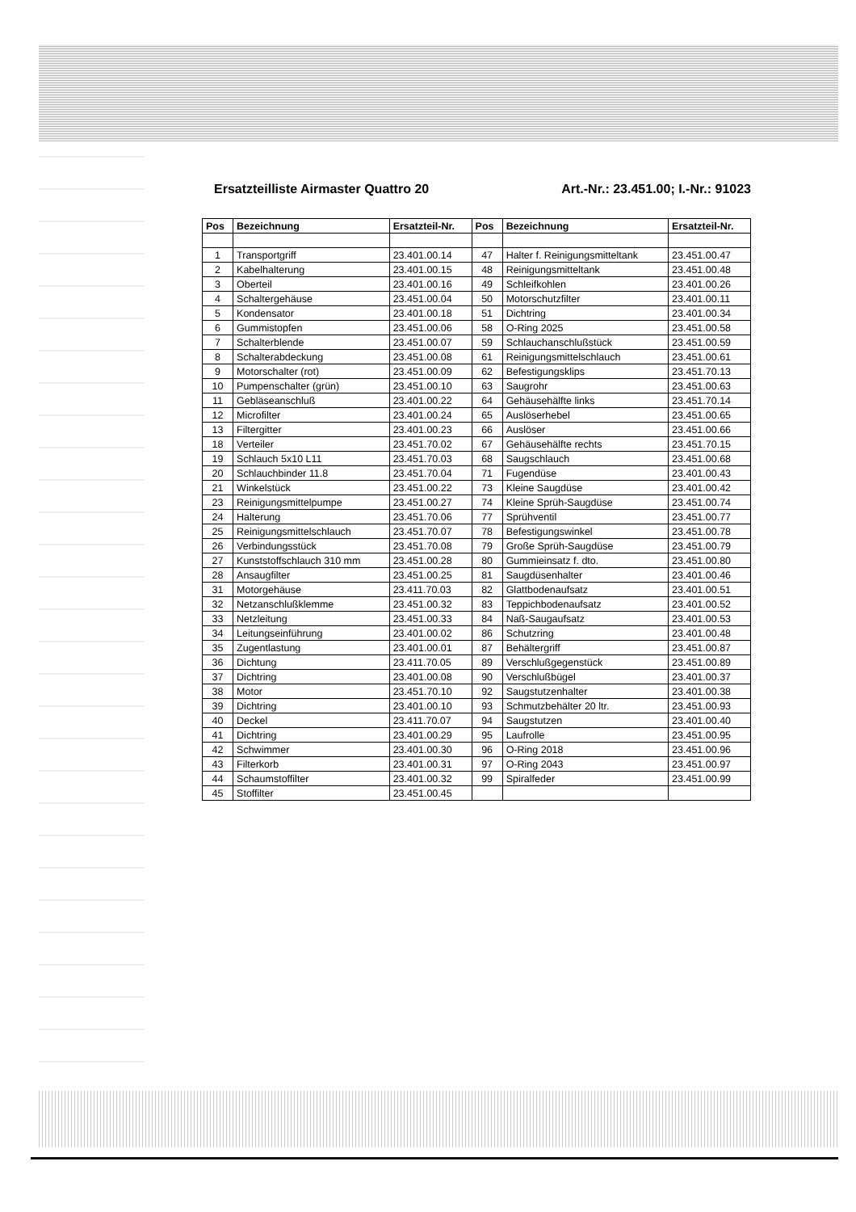Ersatzteilliste Airmaster Quattro 20 Art.-Nr.: 23.451.00; I.-Nr.: 91023
| Pos | Bezeichnung | Ersatzteil-Nr. | Pos | Bezeichnung | Ersatzteil-Nr. |
| --- | --- | --- | --- | --- | --- |
| 1 | Transportgriff | 23.401.00.14 | 47 | Halter f. Reinigungsmitteltank | 23.451.00.47 |
| 2 | Kabelhalterung | 23.401.00.15 | 48 | Reinigungsmitteltank | 23.451.00.48 |
| 3 | Oberteil | 23.401.00.16 | 49 | Schleifkohlen | 23.401.00.26 |
| 4 | Schaltergehäuse | 23.451.00.04 | 50 | Motorschutzfilter | 23.401.00.11 |
| 5 | Kondensator | 23.401.00.18 | 51 | Dichtring | 23.401.00.34 |
| 6 | Gummistopfen | 23.451.00.06 | 58 | O-Ring 2025 | 23.451.00.58 |
| 7 | Schalterblende | 23.451.00.07 | 59 | Schlauchanschlußstück | 23.451.00.59 |
| 8 | Schalterabdeckung | 23.451.00.08 | 61 | Reinigungsmittelschlauch | 23.451.00.61 |
| 9 | Motorschalter (rot) | 23.451.00.09 | 62 | Befestigungsklips | 23.451.70.13 |
| 10 | Pumpenschalter (grün) | 23.451.00.10 | 63 | Saugrohr | 23.451.00.63 |
| 11 | Gebläseanschluß | 23.401.00.22 | 64 | Gehäusehälfte links | 23.451.70.14 |
| 12 | Microfilter | 23.401.00.24 | 65 | Auslöserhebel | 23.451.00.65 |
| 13 | Filtergitter | 23.401.00.23 | 66 | Auslöser | 23.451.00.66 |
| 18 | Verteiler | 23.451.70.02 | 67 | Gehäusehälfte rechts | 23.451.70.15 |
| 19 | Schlauch 5x10 L11 | 23.451.70.03 | 68 | Saugschlauch | 23.451.00.68 |
| 20 | Schlauchbinder 11.8 | 23.451.70.04 | 71 | Fugendüse | 23.401.00.43 |
| 21 | Winkelstück | 23.451.00.22 | 73 | Kleine Saugdüse | 23.401.00.42 |
| 23 | Reinigungsmittelpumpe | 23.451.00.27 | 74 | Kleine Sprüh-Saugdüse | 23.451.00.74 |
| 24 | Halterung | 23.451.70.06 | 77 | Sprühventil | 23.451.00.77 |
| 25 | Reinigungsmittelschlauch | 23.451.70.07 | 78 | Befestigungswinkel | 23.451.00.78 |
| 26 | Verbindungsstück | 23.451.70.08 | 79 | Große Sprüh-Saugdüse | 23.451.00.79 |
| 27 | Kunststoffschlauch 310 mm | 23.451.00.28 | 80 | Gummieinsatz f. dto. | 23.451.00.80 |
| 28 | Ansaugfilter | 23.451.00.25 | 81 | Saugdüsenhalter | 23.401.00.46 |
| 31 | Motorgehäuse | 23.411.70.03 | 82 | Glattbodenaufsatz | 23.401.00.51 |
| 32 | Netzanschlußklemme | 23.451.00.32 | 83 | Teppichbodenaufsatz | 23.401.00.52 |
| 33 | Netzleitung | 23.451.00.33 | 84 | Naß-Saugaufsatz | 23.401.00.53 |
| 34 | Leitungseinführung | 23.401.00.02 | 86 | Schutzring | 23.401.00.48 |
| 35 | Zugentlastung | 23.401.00.01 | 87 | Behältergriff | 23.451.00.87 |
| 36 | Dichtung | 23.411.70.05 | 89 | Verschlußgegenstück | 23.451.00.89 |
| 37 | Dichtring | 23.401.00.08 | 90 | Verschlußbügel | 23.401.00.37 |
| 38 | Motor | 23.451.70.10 | 92 | Saugstutzenhalter | 23.401.00.38 |
| 39 | Dichtring | 23.401.00.10 | 93 | Schmutzbehälter 20 ltr. | 23.451.00.93 |
| 40 | Deckel | 23.411.70.07 | 94 | Saugstutzen | 23.401.00.40 |
| 41 | Dichtring | 23.401.00.29 | 95 | Laufrolle | 23.451.00.95 |
| 42 | Schwimmer | 23.401.00.30 | 96 | O-Ring 2018 | 23.451.00.96 |
| 43 | Filterkorb | 23.401.00.31 | 97 | O-Ring 2043 | 23.451.00.97 |
| 44 | Schaumstoffilter | 23.401.00.32 | 99 | Spiralfeder | 23.451.00.99 |
| 45 | Stoffilter | 23.451.00.45 | | | |